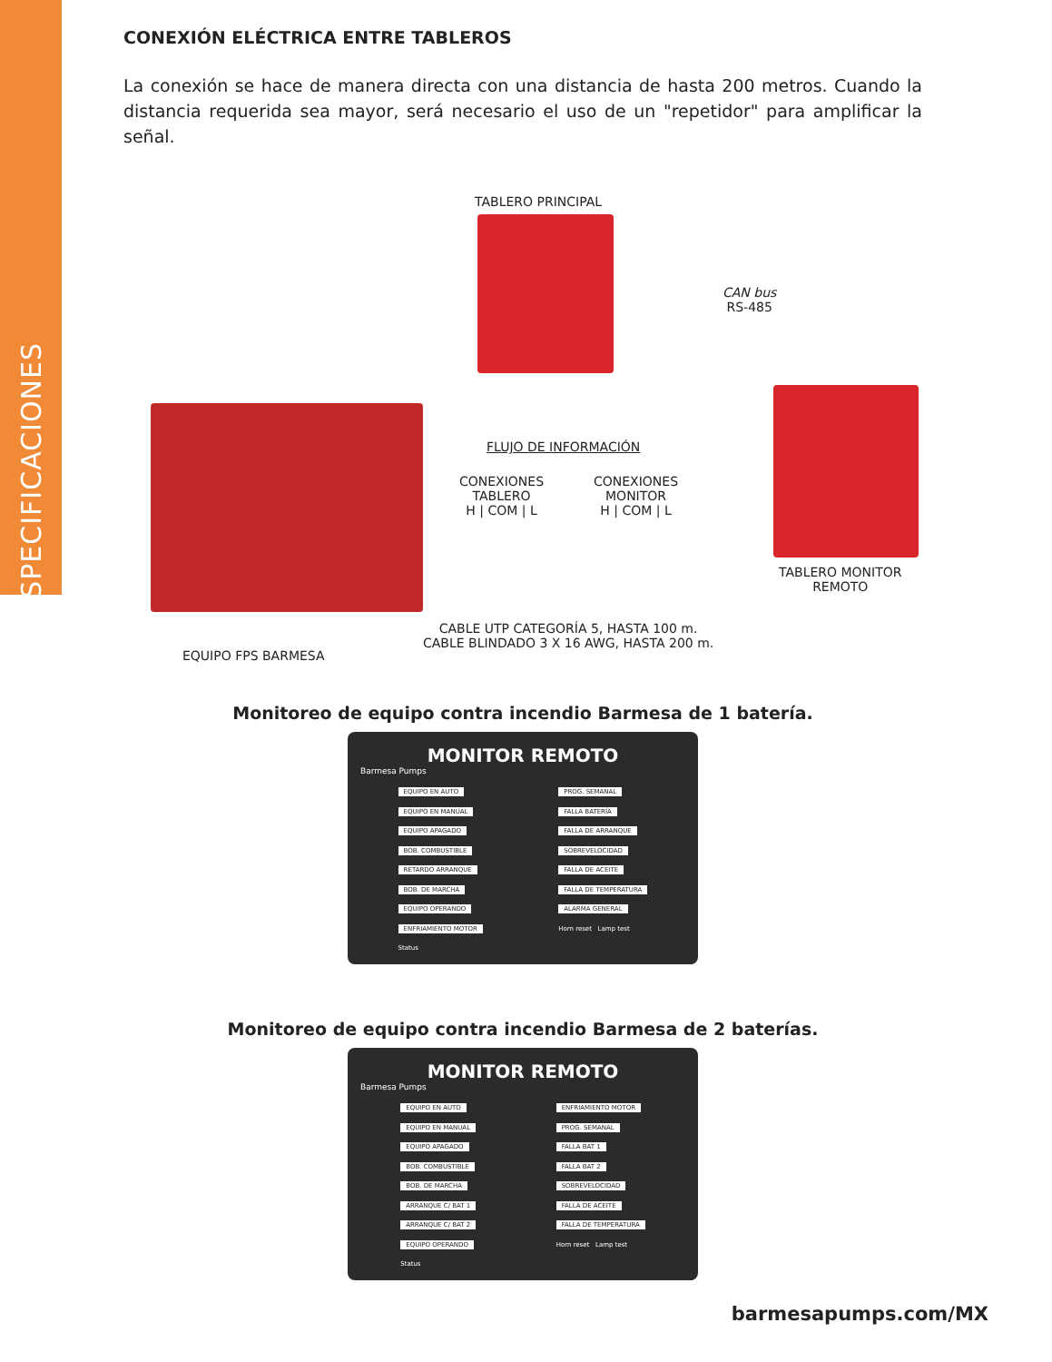ESPECIFICACIONES
CONEXIÓN ELÉCTRICA ENTRE TABLEROS
La conexión se hace de manera directa con una distancia de hasta 200 metros. Cuando la distancia requerida sea mayor, será necesario el uso de un "repetidor" para amplificar la señal.
TABLERO PRINCIPAL
CAN bus
RS-485
FLUJO DE INFORMACIÓN
CONEXIONES
TABLERO
H | COM | L
CONEXIONES
MONITOR
H | COM | L
TABLERO MONITOR
REMOTO
CABLE UTP CATEGORÍA 5, HASTA 100 m.
CABLE BLINDADO 3 X 16 AWG, HASTA 200 m.
EQUIPO FPS BARMESA
Monitoreo de equipo contra incendio Barmesa de 1 batería.
MONITOR REMOTO
Barmesa Pumps
EQUIPO EN AUTO
EQUIPO EN MANUAL
EQUIPO APAGADO
BOB. COMBUSTIBLE
RETARDO ARRANQUE
BOB. DE MARCHA
EQUIPO OPERANDO
ENFRIAMIENTO MOTOR
Status
PROG. SEMANAL
FALLA BATERÍA
FALLA DE ARRANQUE
SOBREVELOCIDAD
FALLA DE ACEITE
FALLA DE TEMPERATURA
ALARMA GENERAL
Horn reset Lamp test
Monitoreo de equipo contra incendio Barmesa de 2 baterías.
MONITOR REMOTO
Barmesa Pumps
EQUIPO EN AUTO
EQUIPO EN MANUAL
EQUIPO APAGADO
BOB. COMBUSTIBLE
BOB. DE MARCHA
ARRANQUE C/ BAT 1
ARRANQUE C/ BAT 2
EQUIPO OPERANDO
Status
ENFRIAMIENTO MOTOR
PROG. SEMANAL
FALLA BAT 1
FALLA BAT 2
SOBREVELOCIDAD
FALLA DE ACEITE
FALLA DE TEMPERATURA
Horn reset Lamp test
barmesapumps.com/MX